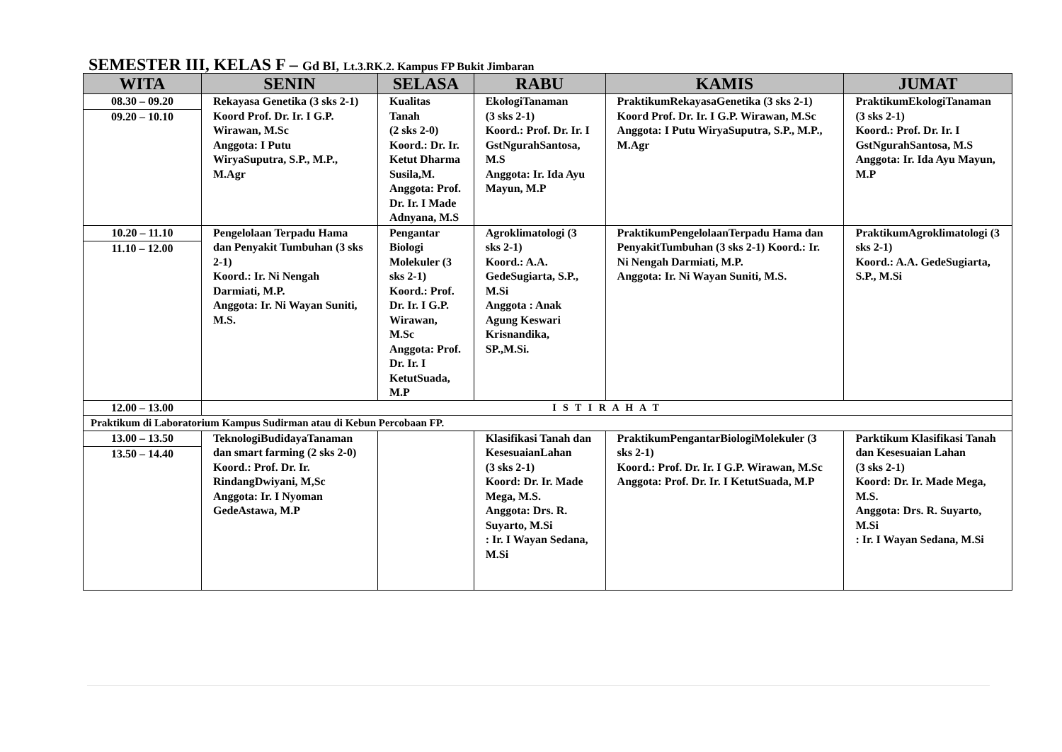SEMESTER III, KELAS F – Gd BI, Lt.3.RK.2. Kampus FP Bukit Jimbaran
| WITA | SENIN | SELASA | RABU | KAMIS | JUMAT |
| --- | --- | --- | --- | --- | --- |
| 08.30 – 09.20 09.20 – 10.10 | Rekayasa Genetika (3 sks 2-1) Koord Prof. Dr. Ir. I G.P. Wirawan, M.Sc Anggota: I Putu WiryaSuputra, S.P., M.P., M.Agr | Kualitas Tanah (2 sks 2-0) Koord.: Dr. Ir. Ketut Dharma Susila,M. Anggota: Prof. Dr. Ir. I Made Adnyana, M.S | EkologiTanaman (3 sks 2-1) Koord.: Prof. Dr. Ir. I GstNgurahSantosa, M.S Anggota: Ir. Ida Ayu Mayun, M.P | PraktikumRekayasaGenetika (3 sks 2-1) Koord Prof. Dr. Ir. I G.P. Wirawan, M.Sc Anggota: I Putu WiryaSuputra, S.P., M.P., M.Agr | PraktikumEkologiTanaman (3 sks 2-1) Koord.: Prof. Dr. Ir. I GstNgurahSantosa, M.S Anggota: Ir. Ida Ayu Mayun, M.P |
| 10.20 – 11.10 11.10 – 12.00 | Pengelolaan Terpadu Hama dan Penyakit Tumbuhan (3 sks 2-1) Koord.: Ir. Ni Nengah Darmiati, M.P. Anggota: Ir. Ni Wayan Suniti, M.S. | Pengantar Biologi Molekuler (3 sks 2-1) Koord.: Prof. Dr. Ir. I G.P. Wirawan, M.Sc Anggota: Prof. Dr. Ir. I KetutSuada, M.P | Agroklimatologi (3 sks 2-1) Koord.: A.A. GedeSugiarta, S.P., M.Si Anggota : Anak Agung Keswari Krisnandika, SP.,M.Si. | PraktikumPengelolaanTerpadu Hama dan PenyakitTumbuhan (3 sks 2-1) Koord.: Ir. Ni Nengah Darmiati, M.P. Anggota: Ir. Ni Wayan Suniti, M.S. | PraktikumAgroklimatologi (3 sks 2-1) Koord.: A.A. GedeSugiarta, S.P., M.Si |
| 12.00 – 13.00 | I S T I R A H A T | | | | |
| Praktikum di Laboratorium Kampus Sudirman atau di Kebun Percobaan FP. | | | | | |
| 13.00 – 13.50 13.50 – 14.40 | TeknologiBudidayaTanaman dan smart farming (2 sks 2-0) Koord.: Prof. Dr. Ir. RindangDwiyani, M,Sc Anggota: Ir. I Nyoman GedeAstawa, M.P | | Klasifikasi Tanah dan KesesuaianLahan (3 sks 2-1) Koord: Dr. Ir. Made Mega, M.S. Anggota: Drs. R. Suyarto, M.Si : Ir. I Wayan Sedana, M.Si | PraktikumPengantarBiologiMolekuler (3 sks 2-1) Koord.: Prof. Dr. Ir. I G.P. Wirawan, M.Sc Anggota: Prof. Dr. Ir. I KetutSuada, M.P | Parktikum Klasifikasi Tanah dan Kesesuaian Lahan (3 sks 2-1) Koord: Dr. Ir. Made Mega, M.S. Anggota: Drs. R. Suyarto, M.Si : Ir. I Wayan Sedana, M.Si |